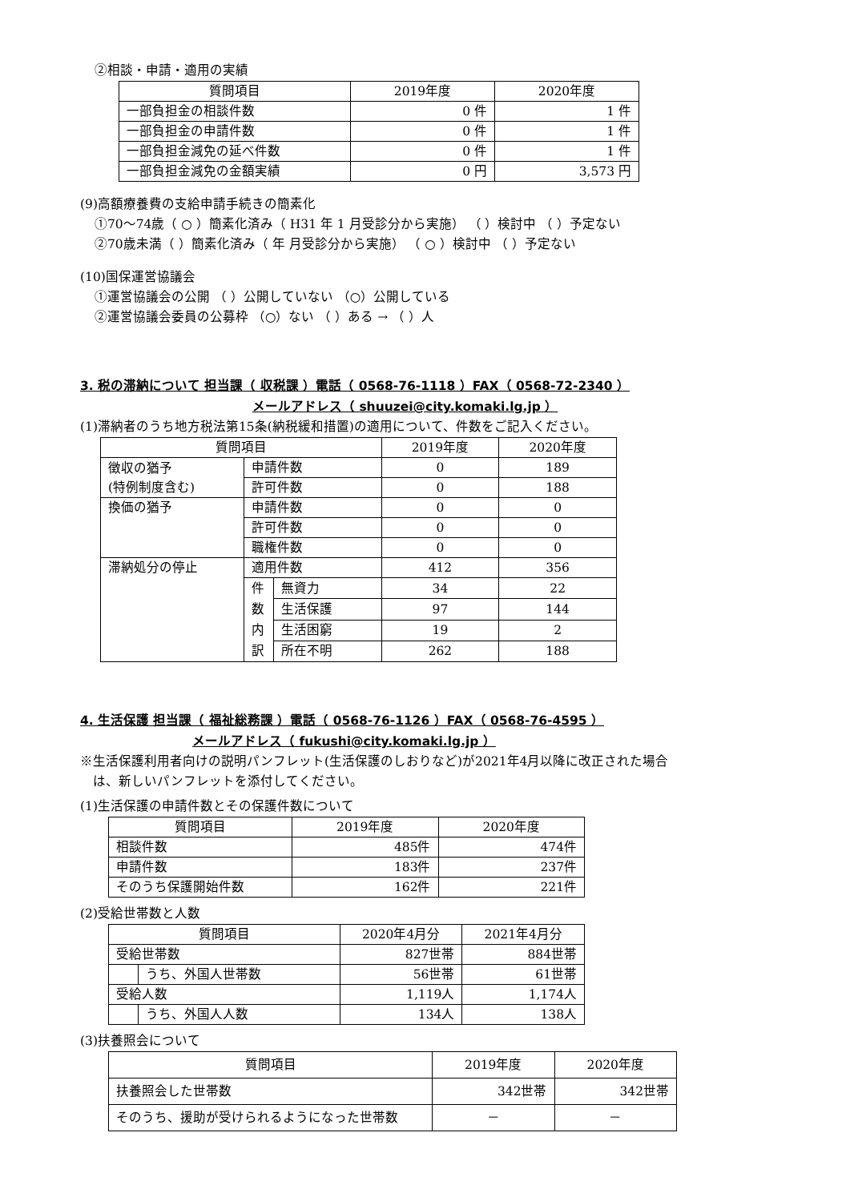②相談・申請・適用の実績
| 質問項目 | 2019年度 | 2020年度 |
| --- | --- | --- |
| 一部負担金の相談件数 | 0 件 | 1 件 |
| 一部負担金の申請件数 | 0 件 | 1 件 |
| 一部負担金減免の延べ件数 | 0 件 | 1 件 |
| 一部負担金減免の金額実績 | 0 円 | 3,573 円 |
(9)高額療養費の支給申請手続きの簡素化
①70～74歳（ ○ ）簡素化済み（ H31 年 1 月受診分から実施） （ ）検討中 （ ）予定ない
②70歳未満（ ）簡素化済み（ 年 月受診分から実施） （ ○ ）検討中 （ ）予定ない
(10)国保運営協議会
①運営協議会の公開 （ ）公開していない （○）公開している
②運営協議会委員の公募枠 （○）ない （ ）ある → （ ）人
3. 税の滞納について 担当課（ 収税課 ）電話（ 0568-76-1118 ）FAX（ 0568-72-2340 ）
メールアドレス（ shuuzei@city.komaki.lg.jp ）
(1)滞納者のうち地方税法第15条(納税緩和措置)の適用について、件数をご記入ください。
| 質問項目 | | | 2019年度 | 2020年度 |
| --- | --- | --- | --- | --- |
| 徴収の猶予 (特例制度含む) | 申請件数 | | 0 | 189 |
| | 許可件数 | | 0 | 188 |
| 換価の猶予 | 申請件数 | | 0 | 0 |
| | 許可件数 | | 0 | 0 |
| | 職権件数 | | 0 | 0 |
| 滞納処分の停止 | 適用件数 | | 412 | 356 |
| | 件 数 内 訳 | 無資力 | 34 | 22 |
| | | 生活保護 | 97 | 144 |
| | | 生活困窮 | 19 | 2 |
| | | 所在不明 | 262 | 188 |
4. 生活保護 担当課（ 福祉総務課 ）電話（ 0568-76-1126 ）FAX（ 0568-76-4595 ）
メールアドレス（ fukushi@city.komaki.lg.jp ）
※生活保護利用者向けの説明パンフレット(生活保護のしおりなど)が2021年4月以降に改正された場合
　は、新しいパンフレットを添付してください。
(1)生活保護の申請件数とその保護件数について
| 質問項目 | 2019年度 | 2020年度 |
| --- | --- | --- |
| 相談件数 | 485件 | 474件 |
| 申請件数 | 183件 | 237件 |
| そのうち保護開始件数 | 162件 | 221件 |
(2)受給世帯数と人数
| 質問項目 | | 2020年4月分 | 2021年4月分 |
| --- | --- | --- | --- |
| 受給世帯数 | | 827世帯 | 884世帯 |
| | うち、外国人世帯数 | 56世帯 | 61世帯 |
| 受給人数 | | 1,119人 | 1,174人 |
| | うち、外国人人数 | 134人 | 138人 |
(3)扶養照会について
| 質問項目 | 2019年度 | 2020年度 |
| --- | --- | --- |
| 扶養照会した世帯数 | 342世帯 | 342世帯 |
| そのうち、援助が受けられるようになった世帯数 | － | － |